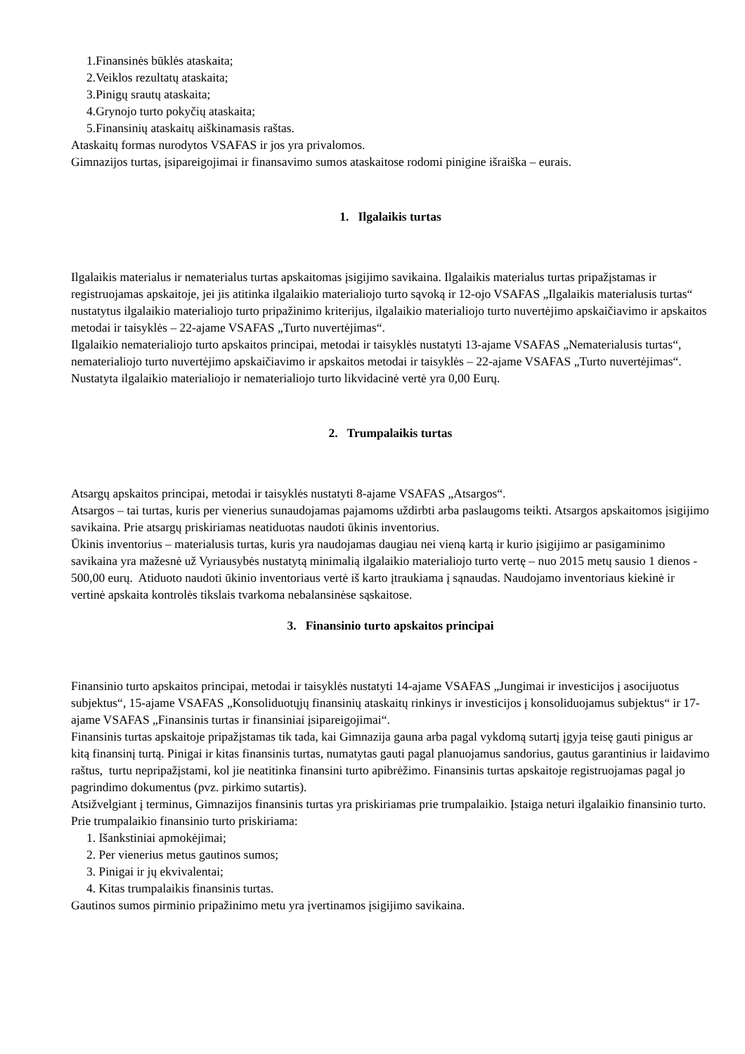1.Finansinės būklės ataskaita;
2.Veiklos rezultatų ataskaita;
3.Pinigų srautų ataskaita;
4.Grynojo turto pokyčių ataskaita;
5.Finansinių ataskaitų aiškinamasis raštas.
Ataskaitų formas nurodytos VSAFAS ir jos yra privalomos.
Gimnazijos turtas, įsipareigojimai ir finansavimo sumos ataskaitose rodomi pinigine išraiška – eurais.
1. Ilgalaikis turtas
Ilgalaikis materialus ir nematerialus turtas apskaitomas įsigijimo savikaina. Ilgalaikis materialus turtas pripažįstamas ir registruojamas apskaitoje, jei jis atitinka ilgalaikio materialiojo turto sąvoką ir 12-ojo VSAFAS „Ilgalaikis materialusis turtas“ nustatytus ilgalaikio materialiojo turto pripažinimo kriterijus, ilgalaikio materialiojo turto nuvertėjimo apskaičiavimo ir apskaitos metodai ir taisyklės – 22-ajame VSAFAS „Turto nuvertėjimas“.
Ilgalaikio nematerialiojo turto apskaitos principai, metodai ir taisyklės nustatyti 13-ajame VSAFAS „Nematerialusis turtas“, nematerialiojo turto nuvertėjimo apskaičiavimo ir apskaitos metodai ir taisyklės – 22-ajame VSAFAS „Turto nuvertėjimas“.
Nustatyta ilgalaikio materialiojo ir nematerialiojo turto likvidacinė vertė yra 0,00 Eurų.
2. Trumpalaikis turtas
Atsargų apskaitos principai, metodai ir taisyklės nustatyti 8-ajame VSAFAS „Atsargos“.
Atsargos – tai turtas, kuris per vienerius sunaudojamas pajamoms uždirbti arba paslaugoms teikti. Atsargos apskaitomos įsigijimo savikaina. Prie atsargų priskiriamas neatiduotas naudoti ūkinis inventorius.
Ūkinis inventorius – materialusis turtas, kuris yra naudojamas daugiau nei vieną kartą ir kurio įsigijimo ar pasigaminimo savikaina yra mažesnė už Vyriausybės nustatytą minimalią ilgalaikio materialiojo turto vertę – nuo 2015 metų sausio 1 dienos - 500,00 eurų. Atiduoto naudoti ūkinio inventoriaus vertė iš karto įtraukiama į sąnaudas. Naudojamo inventoriaus kiekinė ir vertinė apskaita kontrolės tikslais tvarkoma nebalansinėse sąskaitose.
3. Finansinio turto apskaitos principai
Finansinio turto apskaitos principai, metodai ir taisyklės nustatyti 14-ajame VSAFAS „Jungimai ir investicijos į asocijuotus subjektus“, 15-ajame VSAFAS „Konsoliduotųjų finansinių ataskaitų rinkinys ir investicijos į konsoliduojamus subjektus“ ir 17-ajame VSAFAS „Finansinis turtas ir finansiniai įsipareigojimai“.
Finansinis turtas apskaitoje pripažįstamas tik tada, kai Gimnazija gauna arba pagal vykdomą sutartį įgyja teisę gauti pinigus ar kitą finansinį turtą. Pinigai ir kitas finansinis turtas, numatytas gauti pagal planuojamus sandorius, gautus garantinius ir laidavimo raštus, turtu nepripažįstami, kol jie neatitinka finansini turto apibrėžimo. Finansinis turtas apskaitoje registruojamas pagal jo pagrindimo dokumentus (pvz. pirkimo sutartis).
Atsižvelgiant į terminus, Gimnazijos finansinis turtas yra priskiriamas prie trumpalaikio. Įstaiga neturi ilgalaikio finansinio turto.
Prie trumpalaikio finansinio turto priskiriama:
1. Išankstiniai apmokėjimai;
2. Per vienerius metus gautinos sumos;
3. Pinigai ir jų ekvivalentai;
4. Kitas trumpalaikis finansinis turtas.
Gautinos sumos pirminio pripažinimo metu yra įvertinamos įsigijimo savikaina.